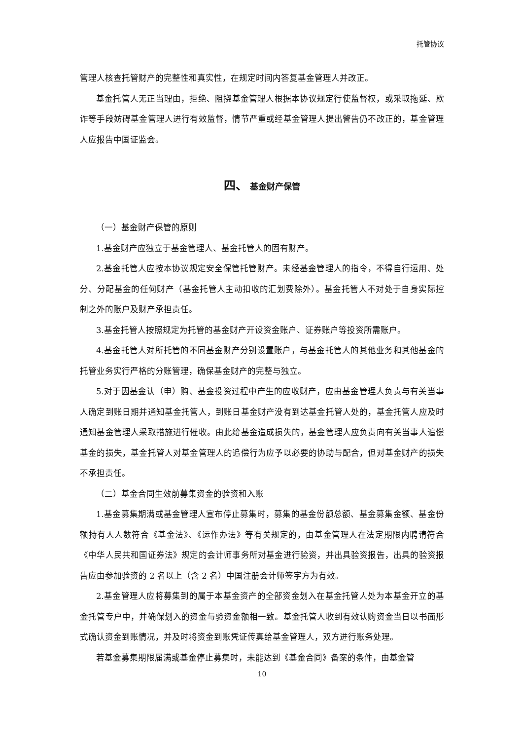托管协议
管理人核查托管财产的完整性和真实性，在规定时间内答复基金管理人并改正。
基金托管人无正当理由，拒绝、阻挠基金管理人根据本协议规定行使监督权，或采取拖延、欺诈等手段妨碍基金管理人进行有效监督，情节严重或经基金管理人提出警告仍不改正的，基金管理人应报告中国证监会。
四、 基金财产保管
（一）基金财产保管的原则
1.基金财产应独立于基金管理人、基金托管人的固有财产。
2.基金托管人应按本协议规定安全保管托管财产。未经基金管理人的指令，不得自行运用、处分、分配基金的任何财产（基金托管人主动扣收的汇划费除外）。基金托管人不对处于自身实际控制之外的账户及财产承担责任。
3.基金托管人按照规定为托管的基金财产开设资金账户、证券账户等投资所需账户。
4.基金托管人对所托管的不同基金财产分别设置账户，与基金托管人的其他业务和其他基金的托管业务实行严格的分账管理，确保基金财产的完整与独立。
5.对于因基金认（申）购、基金投资过程中产生的应收财产，应由基金管理人负责与有关当事人确定到账日期并通知基金托管人，到账日基金财产没有到达基金托管人处的，基金托管人应及时通知基金管理人采取措施进行催收。由此给基金造成损失的，基金管理人应负责向有关当事人追偿基金的损失，基金托管人对基金管理人的追偿行为应予以必要的协助与配合，但对基金财产的损失不承担责任。
（二）基金合同生效前募集资金的验资和入账
1.基金募集期满或基金管理人宣布停止募集时，募集的基金份额总额、基金募集金额、基金份额持有人人数符合《基金法》、《运作办法》等有关规定的，由基金管理人在法定期限内聘请符合《中华人民共和国证券法》规定的会计师事务所对基金进行验资，并出具验资报告，出具的验资报告应由参加验资的 2 名以上（含 2 名）中国注册会计师签字方为有效。
2.基金管理人应将募集到的属于本基金资产的全部资金划入在基金托管人处为本基金开立的基金托管专户中，并确保划入的资金与验资金额相一致。基金托管人收到有效认购资金当日以书面形式确认资金到账情况，并及时将资金到账凭证传真给基金管理人，双方进行账务处理。
若基金募集期限届满或基金停止募集时，未能达到《基金合同》备案的条件，由基金管
10